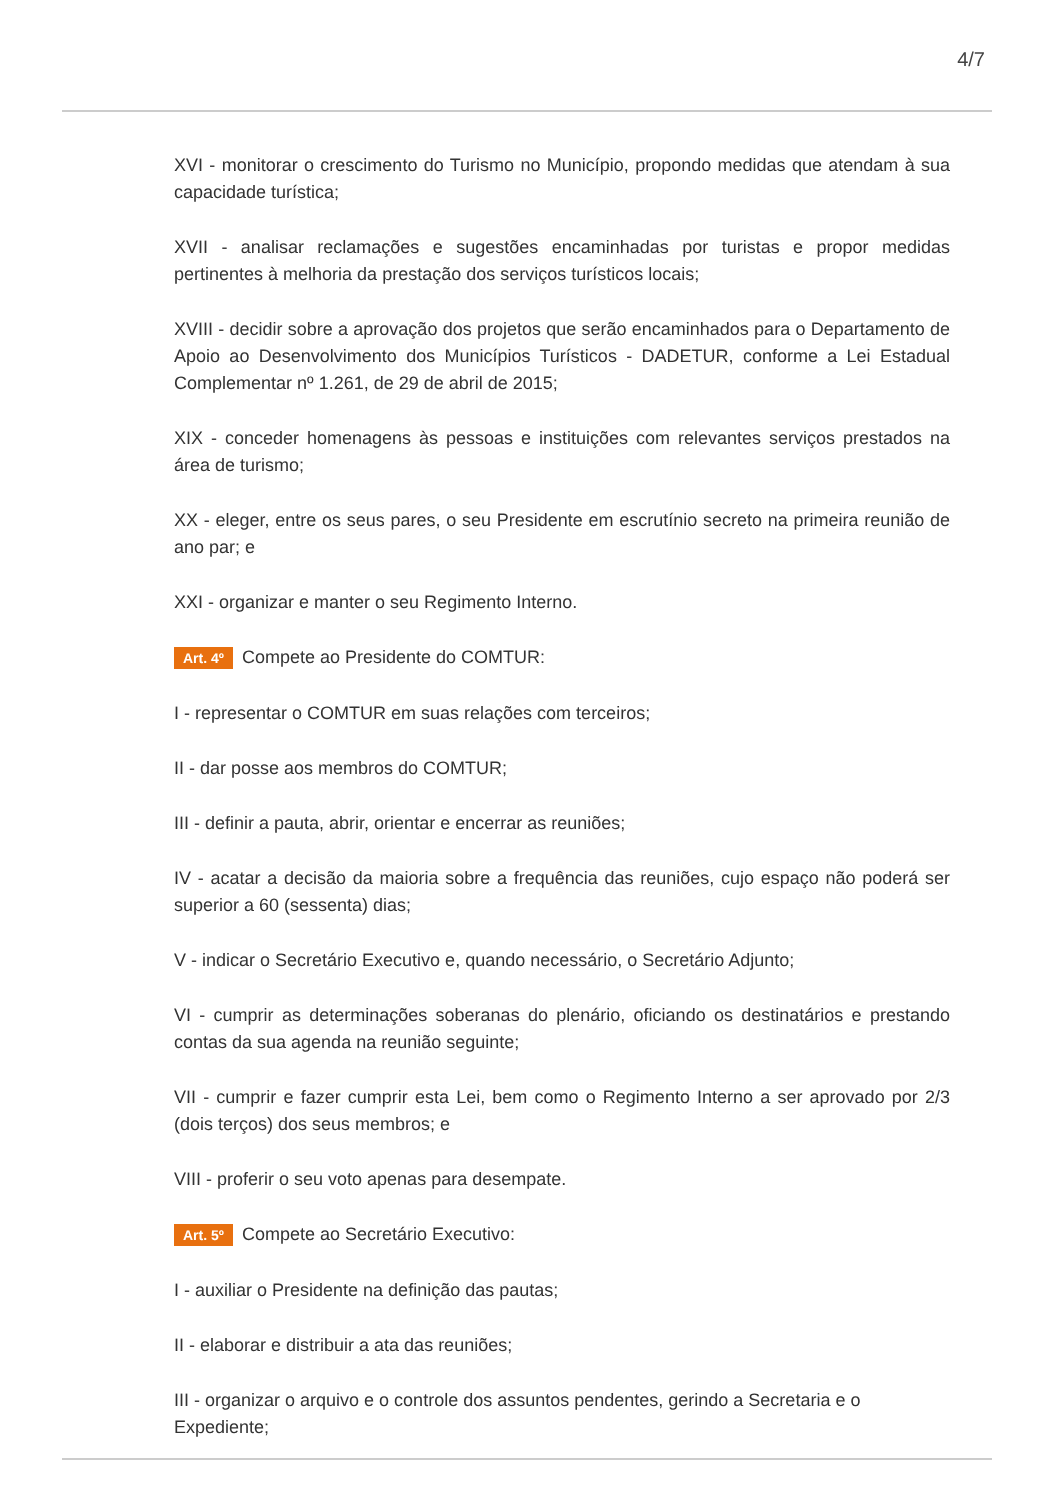4/7
XVI - monitorar o crescimento do Turismo no Município, propondo medidas que atendam à sua capacidade turística;
XVII - analisar reclamações e sugestões encaminhadas por turistas e propor medidas pertinentes à melhoria da prestação dos serviços turísticos locais;
XVIII - decidir sobre a aprovação dos projetos que serão encaminhados para o Departamento de Apoio ao Desenvolvimento dos Municípios Turísticos - DADETUR, conforme a Lei Estadual Complementar nº 1.261, de 29 de abril de 2015;
XIX - conceder homenagens às pessoas e instituições com relevantes serviços prestados na área de turismo;
XX - eleger, entre os seus pares, o seu Presidente em escrutínio secreto na primeira reunião de ano par; e
XXI - organizar e manter o seu Regimento Interno.
Art. 4º Compete ao Presidente do COMTUR:
I - representar o COMTUR em suas relações com terceiros;
II - dar posse aos membros do COMTUR;
III - definir a pauta, abrir, orientar e encerrar as reuniões;
IV - acatar a decisão da maioria sobre a frequência das reuniões, cujo espaço não poderá ser superior a 60 (sessenta) dias;
V - indicar o Secretário Executivo e, quando necessário, o Secretário Adjunto;
VI - cumprir as determinações soberanas do plenário, oficiando os destinatários e prestando contas da sua agenda na reunião seguinte;
VII - cumprir e fazer cumprir esta Lei, bem como o Regimento Interno a ser aprovado por 2/3 (dois terços) dos seus membros; e
VIII - proferir o seu voto apenas para desempate.
Art. 5º Compete ao Secretário Executivo:
I - auxiliar o Presidente na definição das pautas;
II - elaborar e distribuir a ata das reuniões;
III - organizar o arquivo e o controle dos assuntos pendentes, gerindo a Secretaria e o Expediente;